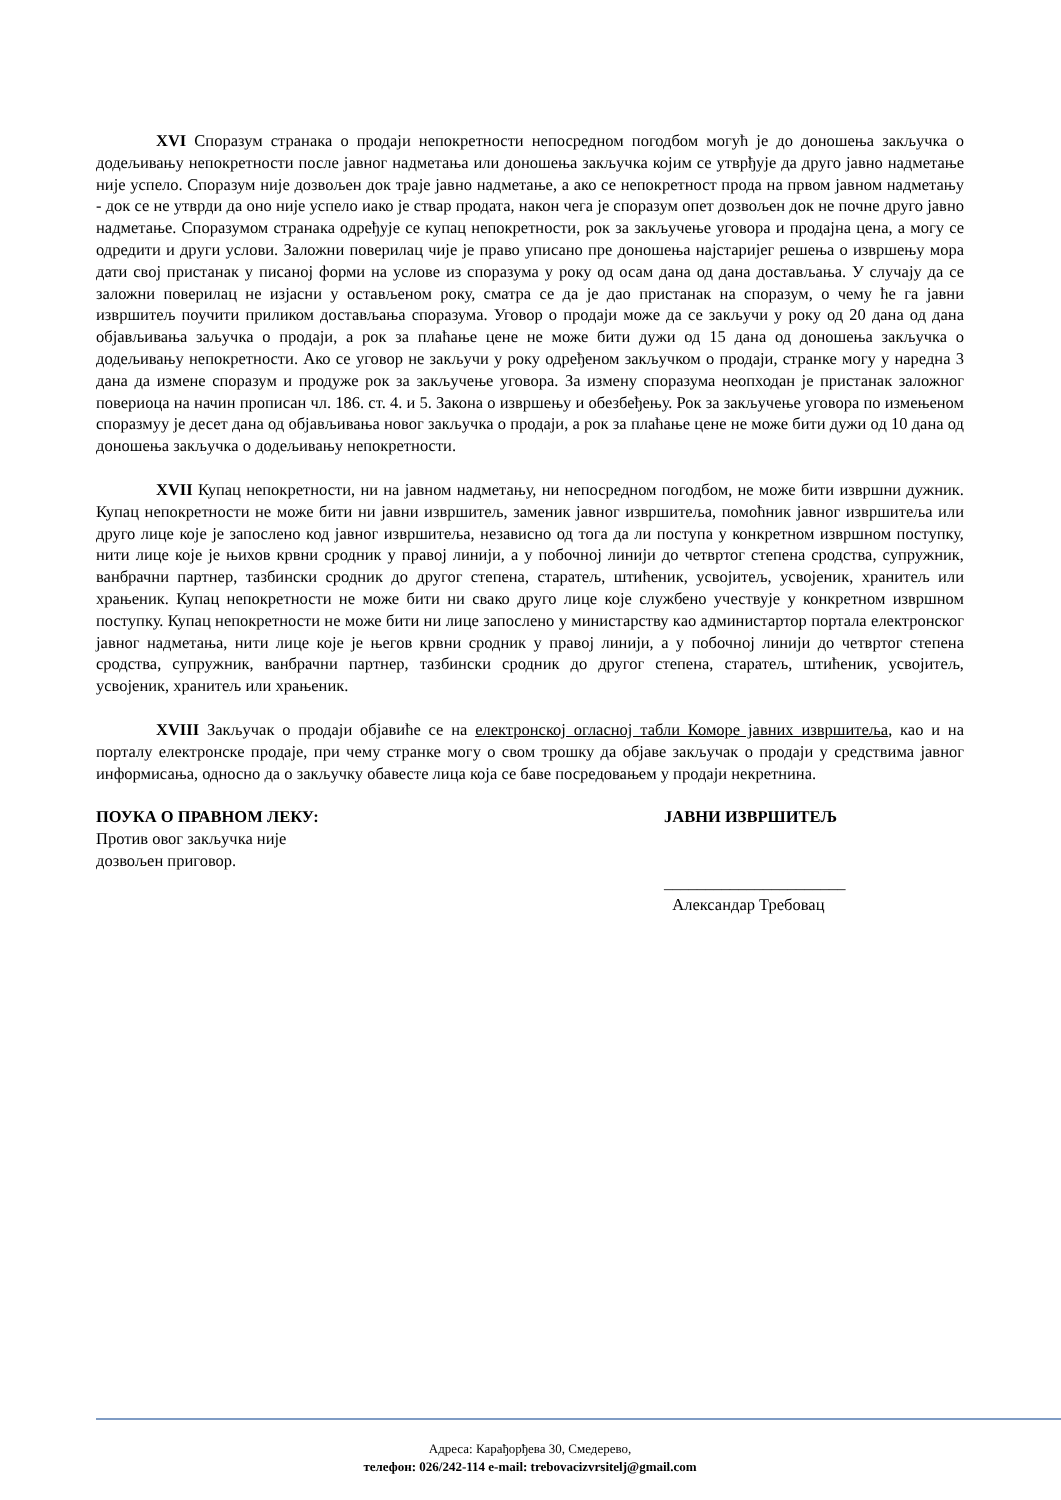XVI Споразум странака о продаји непокретности непосредном погодбом могућ је до доношења закључка о додељивању непокретности после јавног надметања или доношења закључка којим се утврђује да друго јавно надметање није успело. Споразум није дозвољен док траје јавно надметање, а ако се непокретност прода на првом јавном надметању - док се не утврди да оно није успело иако је ствар продата, након чега је споразум опет дозвољен док не почне друго јавно надметање. Споразумом странака одређује се купац непокретности, рок за закључење уговора и продајна цена, а могу се одредити и други услови. Заложни поверилац чије је право уписано пре доношења најстаријег решења о извршењу мора дати свој пристанак у писаној форми на услове из споразума у року од осам дана од дана достављања. У случају да се заложни поверилац не изјасни у остављеном року, сматра се да је дао пристанак на споразум, о чему ће га јавни извршитељ поучити приликом достављања споразума. Уговор о продаји може да се закључи у року од 20 дана од дана објављивања зaључка о продаји, а рок за плаћање цене не може бити дужи од 15 дана од доношења закључка о додељивању непокретности. Ако се уговор не закључи у року одређеном закључком о продаји, странке могу у наредна 3 дана да измене споразум и продуже рок за закључење уговора. За измену споразума неопходан је пристанак заложног повериоца на начин прописан чл. 186. ст. 4. и 5. Закона о извршењу и обезбеђењу. Рок за закључење уговора по измењеном споразмуу је десет дана од објављивања новог закључка о продаји, а рок за плаћање цене не може бити дужи од 10 дана од доношења закључка о додељивању непокретности.
XVII Купац непокретности, ни на јавном надметању, ни непосредном погодбом, не може бити извршни дужник. Купац непокретности не може бити ни јавни извршитељ, заменик јавног извршитеља, помоћник јавног извршитеља или друго лице које је запослено код јавног извршитеља, независно од тога да ли поступа у конкретном извршном поступку, нити лице које је њихов крвни сродник у правој линији, а у побочној линији до четвртог степена сродства, супружник, ванбрачни партнер, тазбински сродник до другог степена, старатељ, штићеник, усвојитељ, усвојеник, хранитељ или храњеник. Купац непокретности не може бити ни свако друго лице које службено учествује у конкретном извршном поступку. Купац непокретности не може бити ни лице запослено у министарству као администартор портала електронског јавног надметања, нити лице које је његов крвни сродник у правој линији, а у побочној линији до четвртог степена сродства, супружник, ванбрачни партнер, тазбински сродник до другог степена, старатељ, штићеник, усвојитељ, усвојеник, хранитељ или храњеник.
XVIII Закључак о продаји објавиће се на електронској огласној табли Коморе јавних извршитеља, као и на порталу електронске продаје, при чему странке могу о свом трошку да објаве закључак о продаји у средствима јавног информисања, односно да о закључку обавесте лица која се баве посредовањем у продаји некретнина.
ПОУКА О ПРАВНОМ ЛЕКУ:
Против овог закључка није
дозвољен приговор.
ЈАВНИ ИЗВРШИТЕЉ
______________________
Александар Требовац
Адреса: Карађорђева 30, Смедерево,
телефон: 026/242-114 e-mail: trebovacizvrsitelj@gmail.com